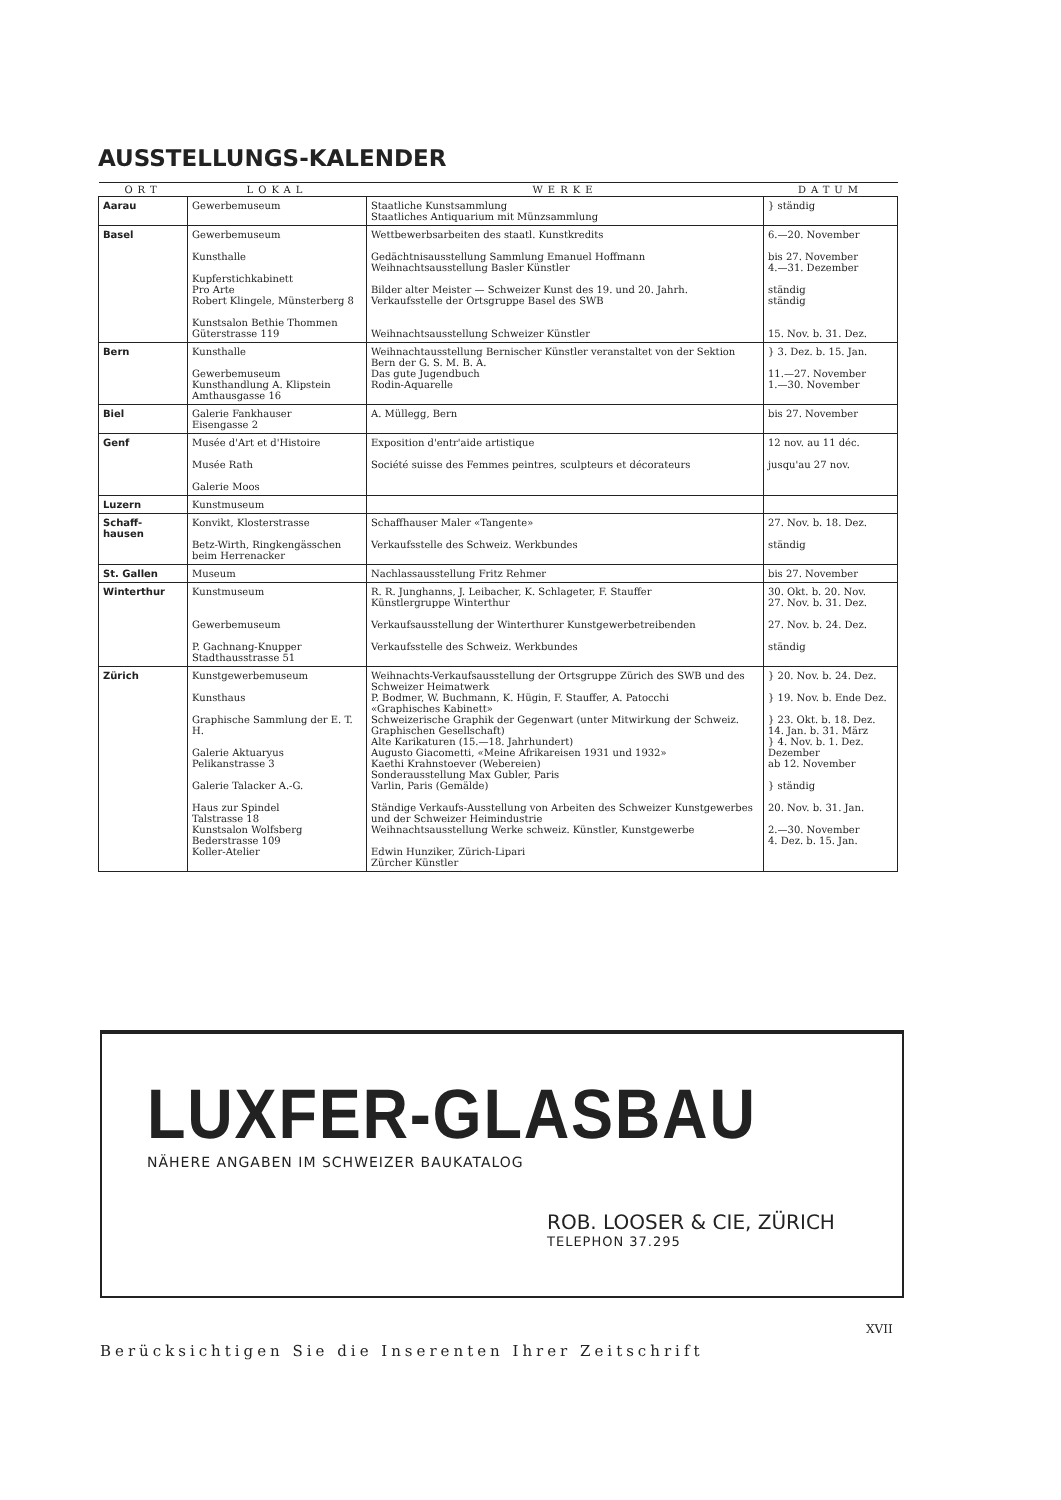AUSSTELLUNGS-KALENDER
| ORT | LOKAL | WERKE | DATUM |
| --- | --- | --- | --- |
| Aarau | Gewerbemuseum | Staatliche Kunstsammlung Staatliches Antiquarium mit Münzsammlung | } ständig |
| Basel | Gewerbemuseum Kunsthalle Kupferstichkabinett Pro Arte Robert Klingele, Münsterberg 8 Kunstsalon Bethie Thommen Güterstrasse 119 | Wettbewerbsarbeiten des staatl. Kunstkredits Gedächtnisausstellung Sammlung Emanuel Hoffmann Weihnachtsausstellung Basler Künstler Bilder alter Meister — Schweizer Kunst des 19. und 20. Jahrh. Verkaufsstelle der Ortsgruppe Basel des SWB Weihnachtsausstellung Schweizer Künstler | 6.—20. November bis 27. November 4.—31. Dezember ständig ständig 15. Nov. b. 31. Dez. |
| Bern | Kunsthalle Gewerbemuseum Kunsthandlung A. Klipstein Amthausgasse 16 | Weihnachtausstellung Bernischer Künstler veranstaltet von der Sektion Bern der G. S. M. B. A. Das gute Jugendbuch Rodin-Aquarelle | } 3. Dez. b. 15. Jan. 11.—27. November 1.—30. November |
| Biel | Galerie Fankhauser Eisengasse 2 | A. Müllegg, Bern | bis 27. November |
| Genf | Musée d'Art et d'Histoire Musée Rath Galerie Moos | Exposition d'entr'aide artistique Société suisse des Femmes peintres, sculpteurs et décorateurs | 12 nov. au 11 déc. jusqu'au 27 nov. |
| Luzern | Kunstmuseum | | |
| Schaff- hausen | Konvikt, Klosterstrasse Betz-Wirth, Ringkengässchen beim Herrenacker | Schaffhauser Maler «Tangente» Verkaufsstelle des Schweiz. Werkbundes | 27. Nov. b. 18. Dez. ständig |
| St. Gallen | Museum | Nachlassausstellung Fritz Rehmer | bis 27. November |
| Winterthur | Kunstmuseum Gewerbemuseum P. Gachnang-Knupper Stadthausstrasse 51 | R. R. Junghanns, J. Leibacher, K. Schlageter, F. Stauffer Künstlergruppe Winterthur Verkaufsausstellung der Winterthurer Kunstgewerbetreibenden Verkaufsstelle des Schweiz. Werkbundes | 30. Okt. b. 20. Nov. 27. Nov. b. 31. Dez. 27. Nov. b. 24. Dez. ständig |
| Zürich | Kunstgewerbemuseum Kunsthaus Graphische Sammlung der E. T. H. Galerie Aktuaryus Pelikanstrasse 3 Galerie Talacker A.-G. Haus zur Spindel Talstrasse 18 Kunstsalon Wolfsberg Bederstrasse 109 Koller-Atelier | Weihnachts-Verkaufsausstellung der Ortsgruppe Zürich des SWB und des Schweizer Heimatwerk P. Bodmer, W. Buchmann, K. Hügin, F. Stauffer, A. Patocchi «Graphisches Kabinett» Schweizerische Graphik der Gegenwart (unter Mitwirkung der Schweiz. Graphischen Gesellschaft) Alte Karikaturen (15.—18. Jahrhundert) Augusto Giacometti, «Meine Afrikareisen 1931 und 1932» Kaethi Krahnstoever (Webereien) Sonderausstellung Max Gubler, Paris Varlin, Paris (Gemälde) Ständige Verkaufs-Ausstellung von Arbeiten des Schweizer Kunstgewerbes und der Schweizer Heimindustrie Weihnachtsausstellung Werke schweiz. Künstler, Kunstgewerbe Edwin Hunziker, Zürich-Lipari Zürcher Künstler | } 20. Nov. b. 24. Dez. } 19. Nov. b. Ende Dez. } 23. Okt. b. 18. Dez. 14. Jan. b. 31. März } 4. Nov. b. 1. Dez. Dezember ab 12. November } ständig 20. Nov. b. 31. Jan. 2.—30. November 4. Dez. b. 15. Jan. |
LUXFER-GLASBAU
NÄHERE ANGABEN IM SCHWEIZER BAUKATALOG
ROB. LOOSER & CIE, ZÜRICH
TELEPHON 37.295
XVII
Berücksichtigen Sie die Inserenten Ihrer Zeitschrift